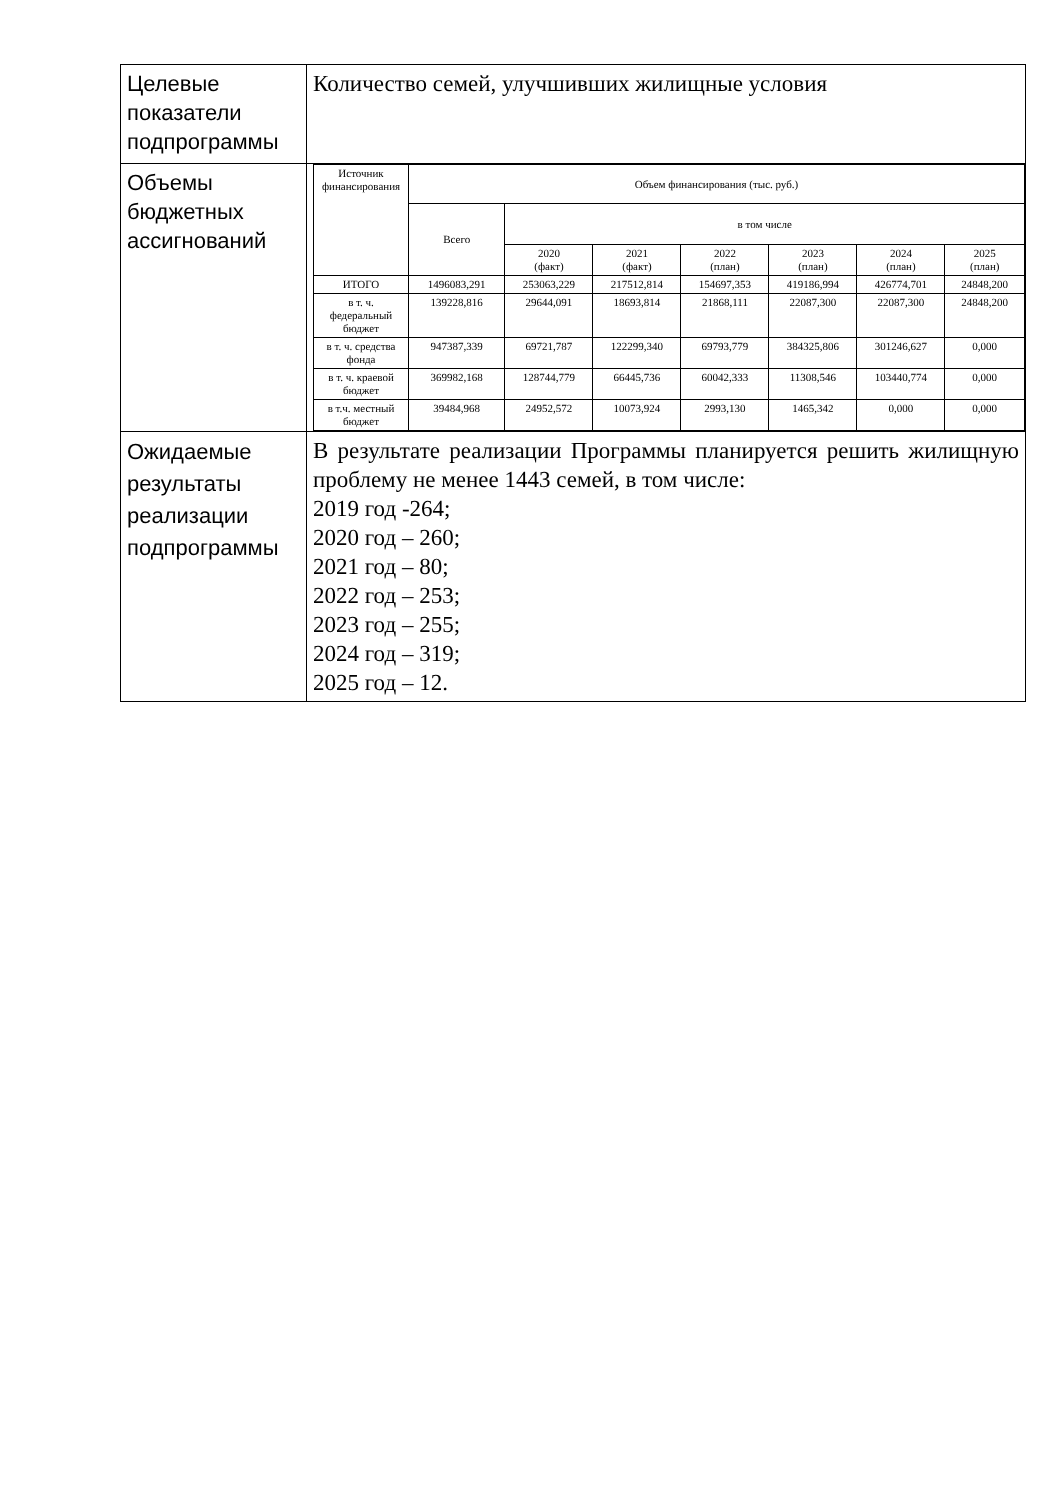| Целевые показатели подпрограммы | Количество семей, улучшивших жилищные условия |
| Объемы бюджетных ассигнований | / Источник финансирования / Объем финансирования (тыс. руб.) / / / / / / / / --- / --- / --- / --- / --- / --- / --- / --- / / / Всего / в том числе / / / / / / / / / 2020 (факт) / 2021 (факт) / 2022 (план) / 2023 (план) / 2024 (план) / 2025 (план) / / ИТОГО / 1496083,291 / 253063,229 / 217512,814 / 154697,353 / 419186,994 / 426774,701 / 24848,200 / / в т. ч. федеральный бюджет / 139228,816 / 29644,091 / 18693,814 / 21868,111 / 22087,300 / 22087,300 / 24848,200 / / в т. ч. средства фонда / 947387,339 / 69721,787 / 122299,340 / 69793,779 / 384325,806 / 301246,627 / 0,000 / / в т. ч. краевой бюджет / 369982,168 / 128744,779 / 66445,736 / 60042,333 / 11308,546 / 103440,774 / 0,000 / / в т.ч. местный бюджет / 39484,968 / 24952,572 / 10073,924 / 2993,130 / 1465,342 / 0,000 / 0,000 / |
| Ожидаемые результаты реализации подпрограммы | В результате реализации Программы планируется решить жилищную проблему не менее 1443 семей, в том числе: 2019 год -264; 2020 год – 260; 2021 год – 80; 2022 год – 253; 2023 год – 255; 2024 год – 319; 2025 год – 12. |